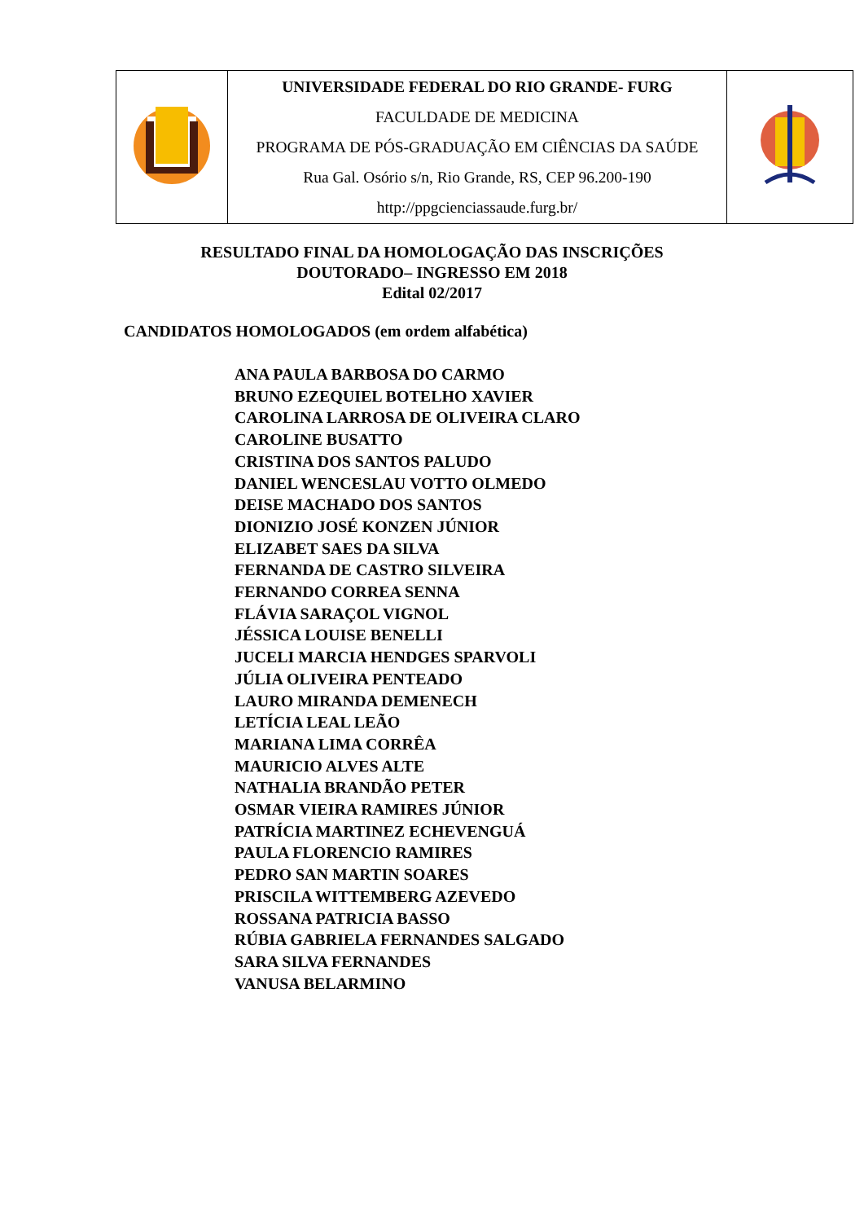| | UNIVERSIDADE FEDERAL DO RIO GRANDE- FURG FACULDADE DE MEDICINA PROGRAMA DE PÓS-GRADUAÇÃO EM CIÊNCIAS DA SAÚDE Rua Gal. Osório s/n, Rio Grande, RS, CEP 96.200-190 http://ppgcienciassaude.furg.br/ | |
RESULTADO FINAL DA HOMOLOGAÇÃO DAS INSCRIÇÕES
DOUTORADO– INGRESSO EM 2018
Edital 02/2017
CANDIDATOS HOMOLOGADOS (em ordem alfabética)
ANA PAULA BARBOSA DO CARMO
BRUNO EZEQUIEL BOTELHO XAVIER
CAROLINA LARROSA DE OLIVEIRA CLARO
CAROLINE BUSATTO
CRISTINA DOS SANTOS PALUDO
DANIEL WENCESLAU VOTTO OLMEDO
DEISE MACHADO DOS SANTOS
DIONIZIO JOSÉ KONZEN JÚNIOR
ELIZABET SAES DA SILVA
FERNANDA DE CASTRO SILVEIRA
FERNANDO CORREA SENNA
FLÁVIA SARAÇOL VIGNOL
JÉSSICA LOUISE BENELLI
JUCELI MARCIA HENDGES SPARVOLI
JÚLIA OLIVEIRA PENTEADO
LAURO MIRANDA DEMENECH
LETÍCIA LEAL LEÃO
MARIANA LIMA CORRÊA
MAURICIO ALVES ALTE
NATHALIA BRANDÃO PETER
OSMAR VIEIRA RAMIRES JÚNIOR
PATRÍCIA MARTINEZ ECHEVENGUÁ
PAULA FLORENCIO RAMIRES
PEDRO SAN MARTIN SOARES
PRISCILA WITTEMBERG AZEVEDO
ROSSANA PATRICIA BASSO
RÚBIA GABRIELA FERNANDES SALGADO
SARA SILVA FERNANDES
VANUSA BELARMINO